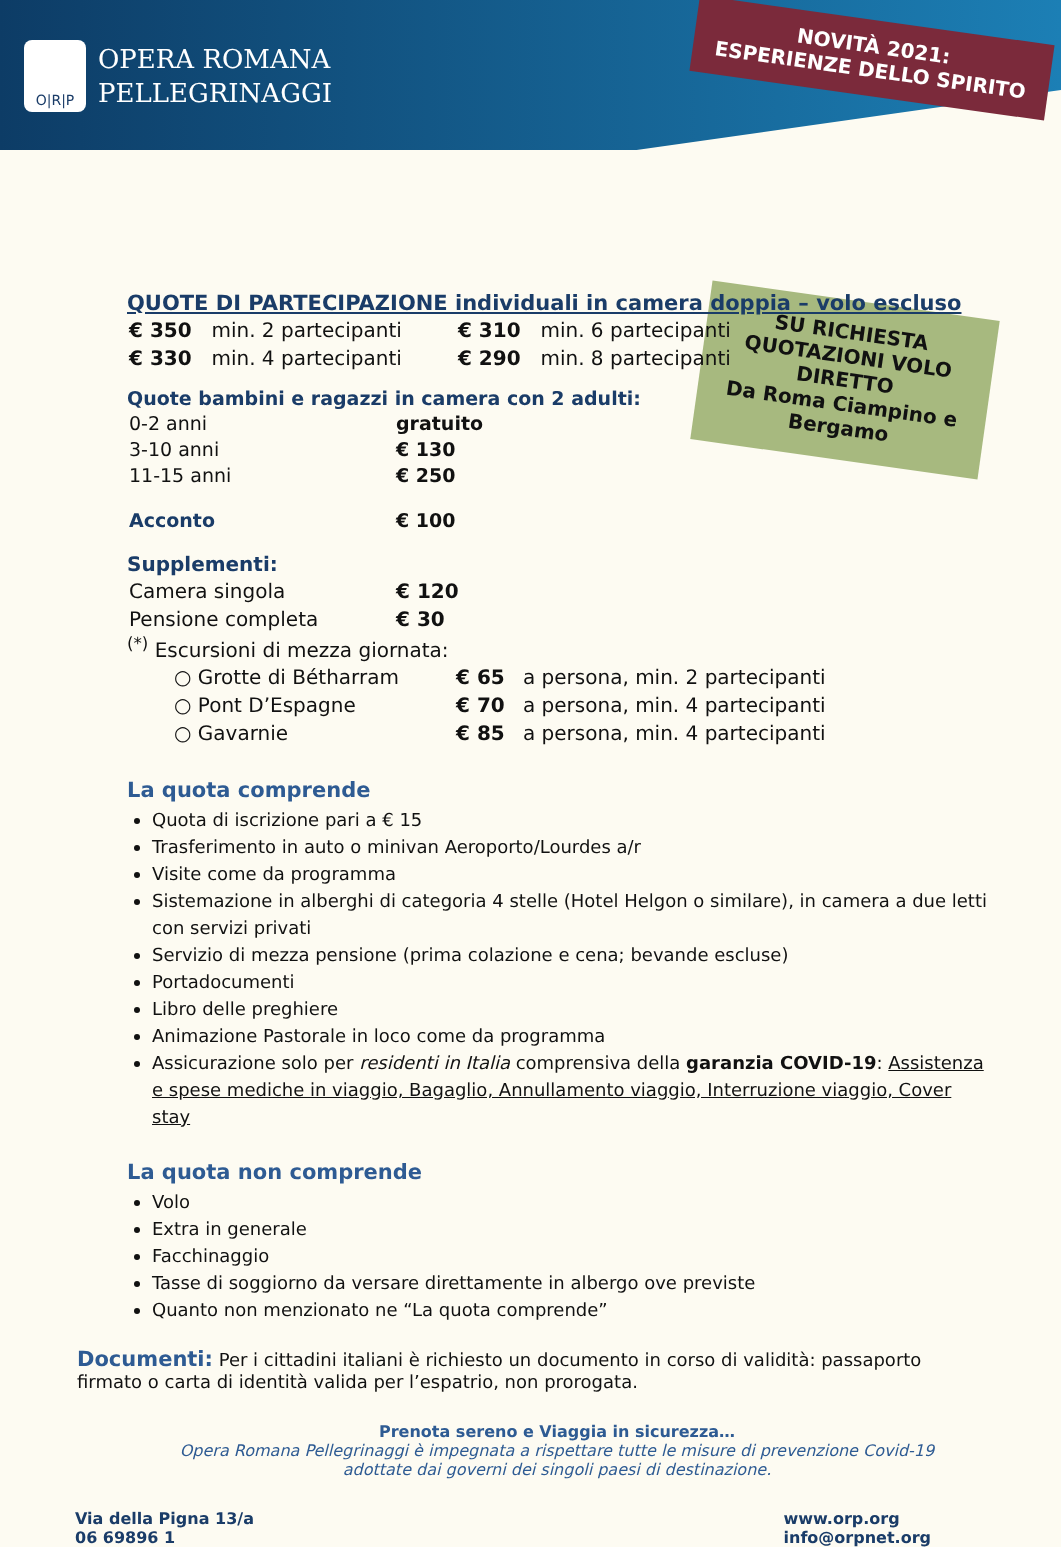O|R|P
OPERA ROMANA
PELLEGRINAGGI
NOVITÀ 2021:
ESPERIENZE DELLO SPIRITO
SU RICHIESTA QUOTAZIONI VOLO DIRETTO
Da Roma Ciampino e Bergamo
QUOTE DI PARTECIPAZIONE individuali in camera doppia – volo escluso
| € 350 | min. 2 partecipanti | € 310 | min. 6 partecipanti |
| € 330 | min. 4 partecipanti | € 290 | min. 8 partecipanti |
Quote bambini e ragazzi in camera con 2 adulti:
| 0-2 anni | gratuito |
| 3-10 anni | € 130 |
| 11-15 anni | € 250 |
| Acconto | € 100 |
Supplementi:
| Camera singola | € 120 |
| Pensione completa | € 30 |
<sup>(*)</sup> Escursioni di mezza giornata:
| ○ Grotte di Bétharram | € 65 | a persona, min. 2 partecipanti |
| ○ Pont D’Espagne | € 70 | a persona, min. 4 partecipanti |
| ○ Gavarnie | € 85 | a persona, min. 4 partecipanti |
La quota comprende
Quota di iscrizione pari a € 15
Trasferimento in auto o minivan Aeroporto/Lourdes a/r
Visite come da programma
Sistemazione in alberghi di categoria 4 stelle (Hotel Helgon o similare), in camera a due letti con servizi privati
Servizio di mezza pensione (prima colazione e cena; bevande escluse)
Portadocumenti
Libro delle preghiere
Animazione Pastorale in loco come da programma
Assicurazione solo per residenti in Italia comprensiva della garanzia COVID-19: Assistenza e spese mediche in viaggio, Bagaglio, Annullamento viaggio, Interruzione viaggio, Cover stay
La quota non comprende
Volo
Extra in generale
Facchinaggio
Tasse di soggiorno da versare direttamente in albergo ove previste
Quanto non menzionato ne “La quota comprende”
Documenti: Per i cittadini italiani è richiesto un documento in corso di validità: passaporto firmato o carta di identità valida per l’espatrio, non prorogata.
Prenota sereno e Viaggia in sicurezza…
Opera Romana Pellegrinaggi è impegnata a rispettare tutte le misure di prevenzione Covid-19
adottate dai governi dei singoli paesi di destinazione.
Via della Pigna 13/a
06 69896 1
www.orp.org
info@orpnet.org